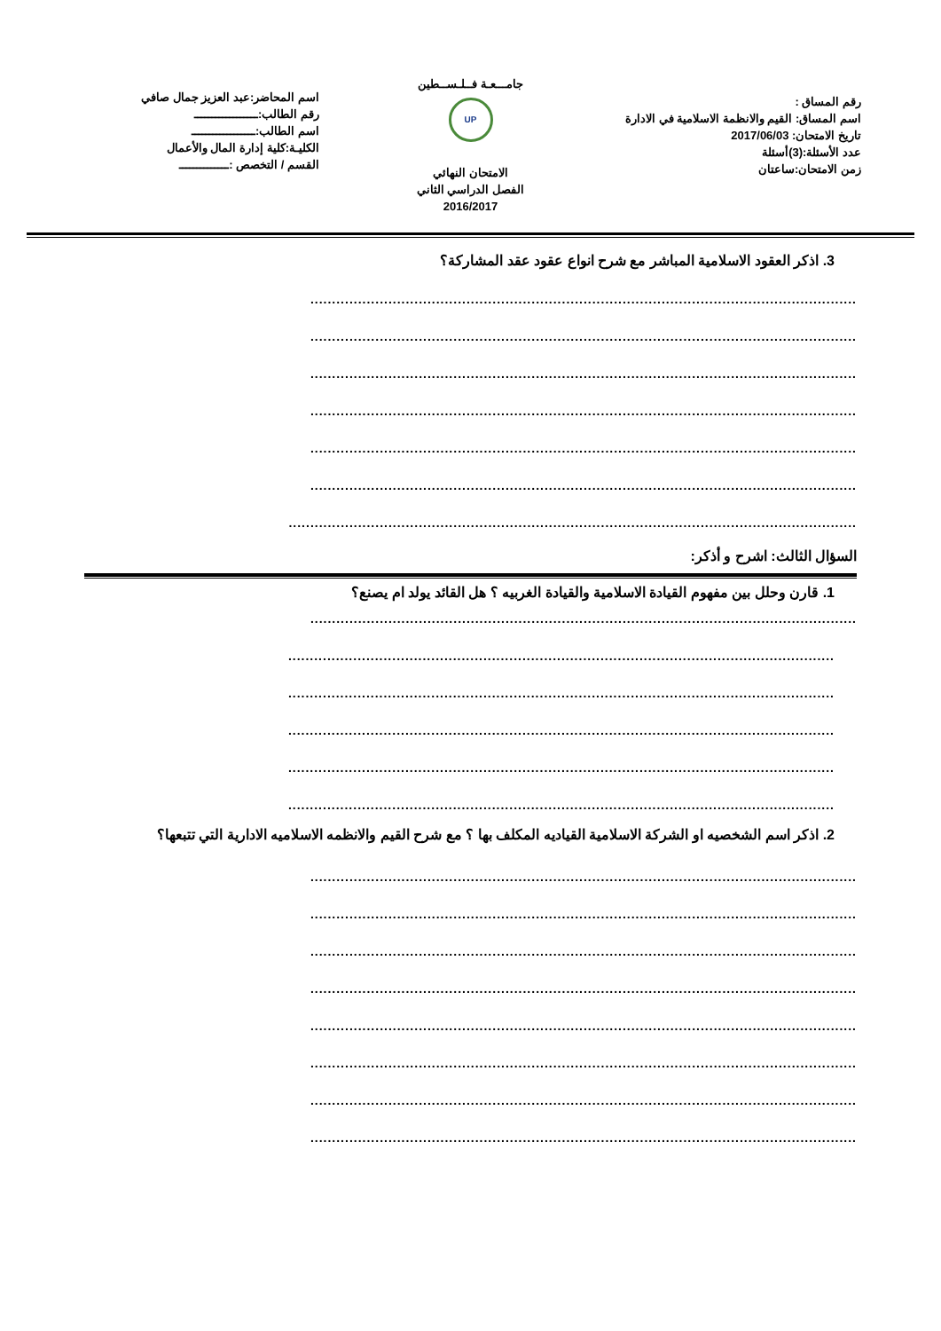رقم المساق :
اسم المساق: القيم والانظمة الاسلامية في الادارة
تاريخ الامتحان: 2017/06/03
عدد الأسئلة:(3)أسئلة
زمن الامتحان:ساعتان
جامـــعـة فــلـســطين
UP
الامتحان النهائي
الفصل الدراسي الثاني
2016/2017
اسم المحاضر:عبد العزيز جمال صافي
رقم الطالب:ــــــــــــــــــ
اسم الطالب:ــــــــــــــــــ
الكليـة:كلية إدارة المال والأعمال
القسم / التخصص :ــــــــــــــ
3. اذكر العقود الاسلامية المباشر مع شرح انواع عقود عقد المشاركة؟
..............................................................................................................................
..............................................................................................................................
..............................................................................................................................
..............................................................................................................................
..............................................................................................................................
..............................................................................................................................
...................................................................................................................................
السؤال الثالث: اشرح و أذكر:
1. قارن وحلل بين مفهوم القيادة الاسلامية والقيادة الغربيه ؟ هل القائد يولد ام يصنع؟
..............................................................................................................................
..............................................................................................................................
..............................................................................................................................
..............................................................................................................................
..............................................................................................................................
..............................................................................................................................
2. اذكر اسم الشخصيه او الشركة الاسلامية القياديه المكلف بها ؟ مع شرح القيم والانظمه الاسلاميه الادارية التي تتبعها؟
..............................................................................................................................
..............................................................................................................................
..............................................................................................................................
..............................................................................................................................
..............................................................................................................................
..............................................................................................................................
..............................................................................................................................
..............................................................................................................................